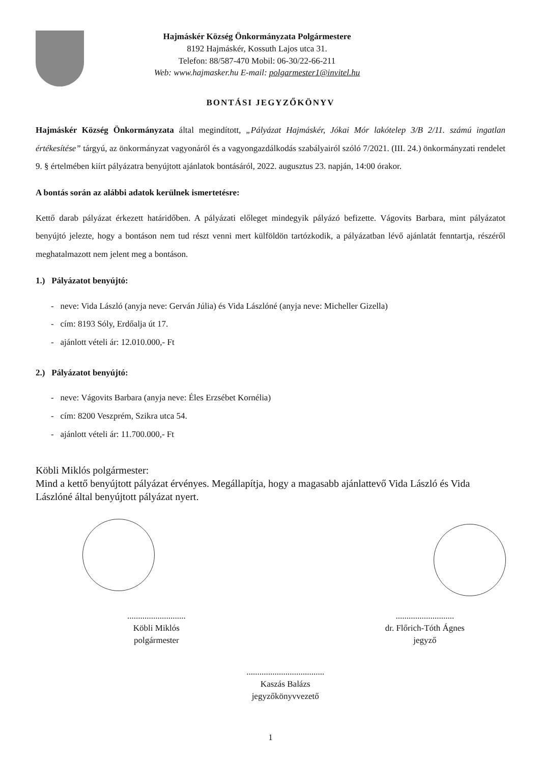Hajmáskér Község Önkormányzata Polgármestere
8192 Hajmáskér, Kossuth Lajos utca 31.
Telefon: 88/587-470 Mobil: 06-30/22-66-211
Web: www.hajmasker.hu E-mail: polgarmester1@invitel.hu
BONTÁSI JEGYZŐKÖNYV
Hajmáskér Község Önkormányzata által megindított, „Pályázat Hajmáskér, Jókai Mór lakótelep 3/B 2/11. számú ingatlan értékesítése” tárgyú, az önkormányzat vagyonáról és a vagyongazdálkodás szabályairól szóló 7/2021. (III. 24.) önkormányzati rendelet 9. § értelmében kiírt pályázatra benyújtott ajánlatok bontásáról, 2022. augusztus 23. napján, 14:00 órakor.
A bontás során az alábbi adatok kerülnek ismertetésre:
Kettő darab pályázat érkezett határidőben. A pályázati előleget mindegyik pályázó befizette. Vágovits Barbara, mint pályázatot benyújtó jelezte, hogy a bontáson nem tud részt venni mert külföldön tartózkodik, a pályázatban lévő ajánlatát fenntartja, részéről meghatalmazott nem jelent meg a bontáson.
1.) Pályázatot benyújtó:
- neve: Vida László (anyja neve: Gerván Júlia) és Vida Lászlóné (anyja neve: Micheller Gizella)
- cím: 8193 Sóly, Erdőalja út 17.
- ajánlott vételi ár: 12.010.000,- Ft
2.) Pályázatot benyújtó:
- neve: Vágovits Barbara (anyja neve: Éles Erzsébet Kornélia)
- cím: 8200 Veszprém, Szikra utca 54.
- ajánlott vételi ár: 11.700.000,- Ft
Köbli Miklós polgármester:
Mind a kettő benyújtott pályázat érvényes. Megállapítja, hogy a magasabb ajánlattevő Vida László és Vida Lászlóné által benyújtott pályázat nyert.
...........................
Köbli Miklós
polgármester
....................................
Kaszás Balázs
jegyzőkönyvvezető
...........................
dr. Flőrich-Tóth Ágnes
jegyző
1